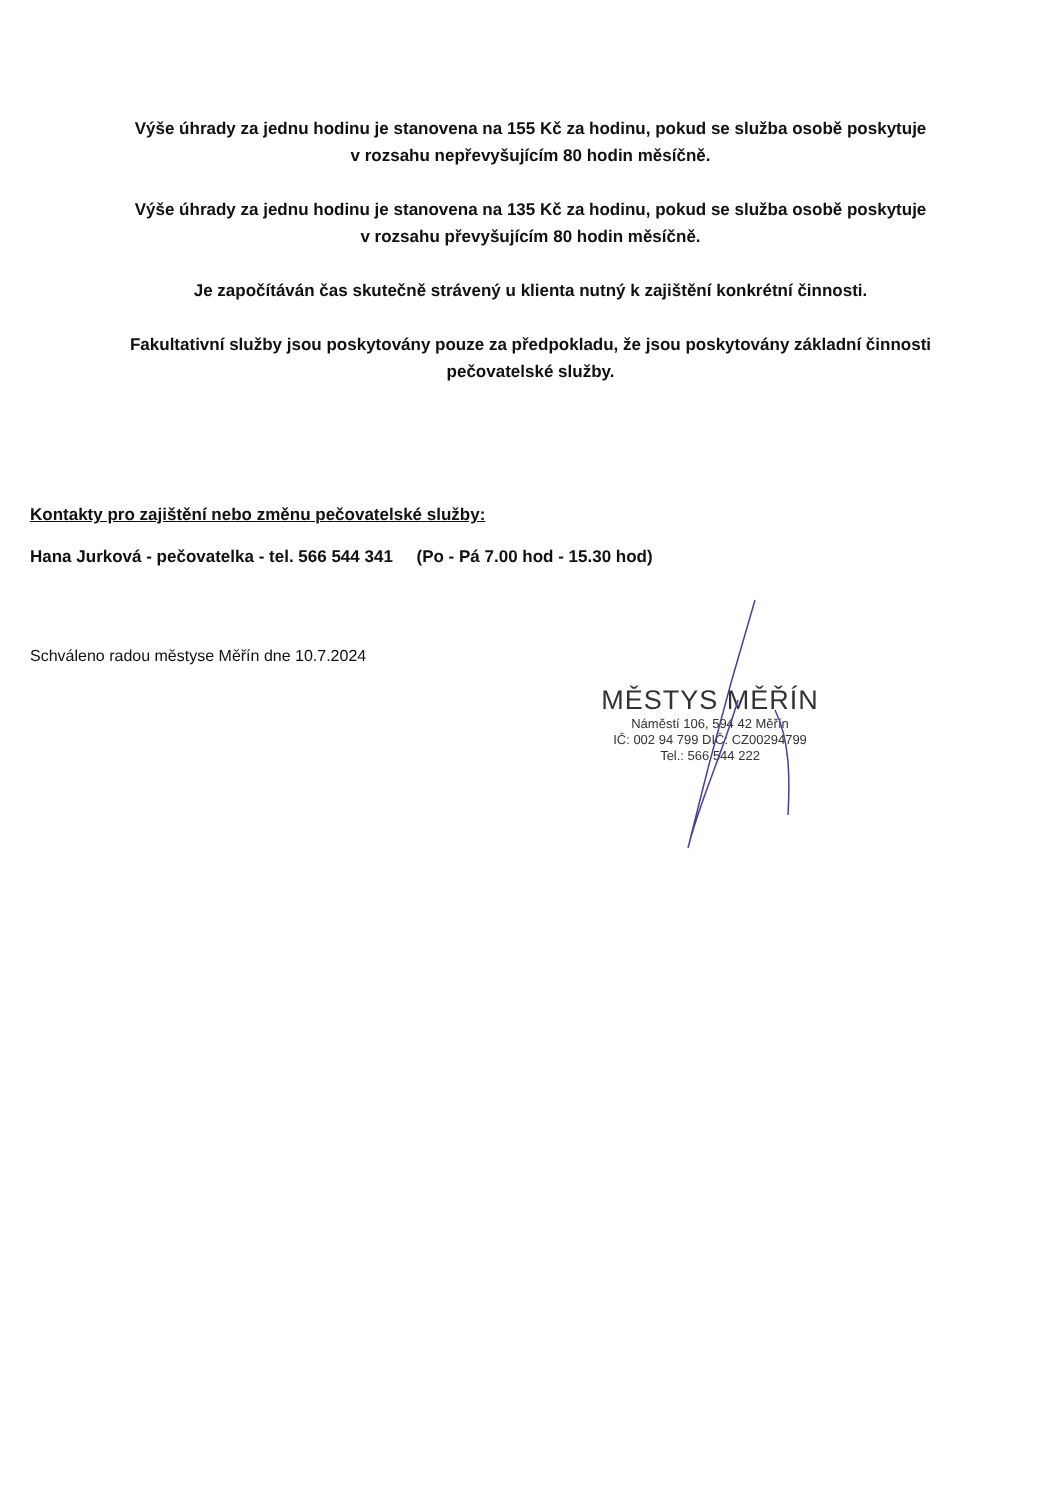Výše úhrady za jednu hodinu je stanovena na 155 Kč za hodinu, pokud se služba osobě poskytuje
v rozsahu nepřevyšujícím 80 hodin měsíčně.
Výše úhrady za jednu hodinu je stanovena na 135 Kč za hodinu, pokud se služba osobě poskytuje
v rozsahu převyšujícím 80 hodin měsíčně.
Je započítáván čas skutečně strávený u klienta nutný k zajištění konkrétní činnosti.
Fakultativní služby jsou poskytovány pouze za předpokladu, že jsou poskytovány základní činnosti
pečovatelské služby.
Kontakty pro zajištění nebo změnu pečovatelské služby:
Hana Jurková - pečovatelka - tel. 566 544 341 (Po - Pá 7.00 hod - 15.30 hod)
Schváleno radou městyse Měřín dne 10.7.2024
MĚSTYS MĚŘÍN
Náměstí 106, 594 42 Měřín
IČ: 002 94 799 DIČ: CZ00294799
Tel.: 566 544 222